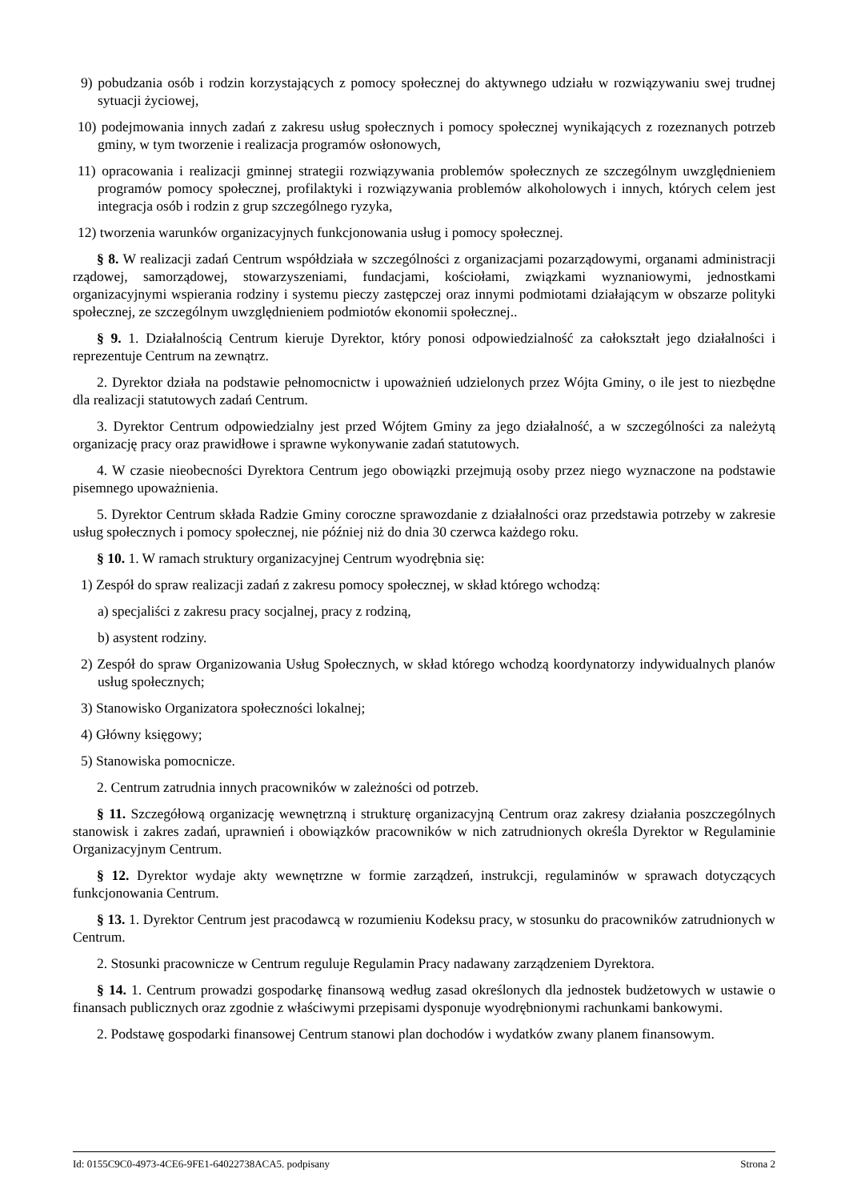9) pobudzania osób i rodzin korzystających z pomocy społecznej do aktywnego udziału w rozwiązywaniu swej trudnej sytuacji życiowej,
10) podejmowania innych zadań z zakresu usług społecznych i pomocy społecznej wynikających z rozeznanych potrzeb gminy, w tym tworzenie i realizacja programów osłonowych,
11) opracowania i realizacji gminnej strategii rozwiązywania problemów społecznych ze szczególnym uwzględnieniem programów pomocy społecznej, profilaktyki i rozwiązywania problemów alkoholowych i innych, których celem jest integracja osób i rodzin z grup szczególnego ryzyka,
12) tworzenia warunków organizacyjnych funkcjonowania usług i pomocy społecznej.
§ 8. W realizacji zadań Centrum współdziała w szczególności z organizacjami pozarządowymi, organami administracji rządowej, samorządowej, stowarzyszeniami, fundacjami, kościołami, związkami wyznaniowymi, jednostkami organizacyjnymi wspierania rodziny i systemu pieczy zastępczej oraz innymi podmiotami działającym w obszarze polityki społecznej, ze szczególnym uwzględnieniem podmiotów ekonomii społecznej..
§ 9. 1. Działalnością Centrum kieruje Dyrektor, który ponosi odpowiedzialność za całokształt jego działalności i reprezentuje Centrum na zewnątrz.
2. Dyrektor działa na podstawie pełnomocnictw i upoważnień udzielonych przez Wójta Gminy, o ile jest to niezbędne dla realizacji statutowych zadań Centrum.
3. Dyrektor Centrum odpowiedzialny jest przed Wójtem Gminy za jego działalność, a w szczególności za należytą organizację pracy oraz prawidłowe i sprawne wykonywanie zadań statutowych.
4. W czasie nieobecności Dyrektora Centrum jego obowiązki przejmują osoby przez niego wyznaczone na podstawie pisemnego upoważnienia.
5. Dyrektor Centrum składa Radzie Gminy coroczne sprawozdanie z działalności oraz przedstawia potrzeby w zakresie usług społecznych i pomocy społecznej, nie później niż do dnia 30 czerwca każdego roku.
§ 10. 1. W ramach struktury organizacyjnej Centrum wyodrębnia się:
1) Zespół do spraw realizacji zadań z zakresu pomocy społecznej, w skład którego wchodzą:
a) specjaliści z zakresu pracy socjalnej, pracy z rodziną,
b) asystent rodziny.
2) Zespół do spraw Organizowania Usług Społecznych, w skład którego wchodzą koordynatorzy indywidualnych planów usług społecznych;
3) Stanowisko Organizatora społeczności lokalnej;
4) Główny księgowy;
5) Stanowiska pomocnicze.
2. Centrum zatrudnia innych pracowników w zależności od potrzeb.
§ 11. Szczegółową organizację wewnętrzną i strukturę organizacyjną Centrum oraz zakresy działania poszczególnych stanowisk i zakres zadań, uprawnień i obowiązków pracowników w nich zatrudnionych określa Dyrektor w Regulaminie Organizacyjnym Centrum.
§ 12. Dyrektor wydaje akty wewnętrzne w formie zarządzeń, instrukcji, regulaminów w sprawach dotyczących funkcjonowania Centrum.
§ 13. 1. Dyrektor Centrum jest pracodawcą w rozumieniu Kodeksu pracy, w stosunku do pracowników zatrudnionych w Centrum.
2. Stosunki pracownicze w Centrum reguluje Regulamin Pracy nadawany zarządzeniem Dyrektora.
§ 14. 1. Centrum prowadzi gospodarkę finansową według zasad określonych dla jednostek budżetowych w ustawie o finansach publicznych oraz zgodnie z właściwymi przepisami dysponuje wyodrębnionymi rachunkami bankowymi.
2. Podstawę gospodarki finansowej Centrum stanowi plan dochodów i wydatków zwany planem finansowym.
Id: 0155C9C0-4973-4CE6-9FE1-64022738ACA5. podpisany Strona 2